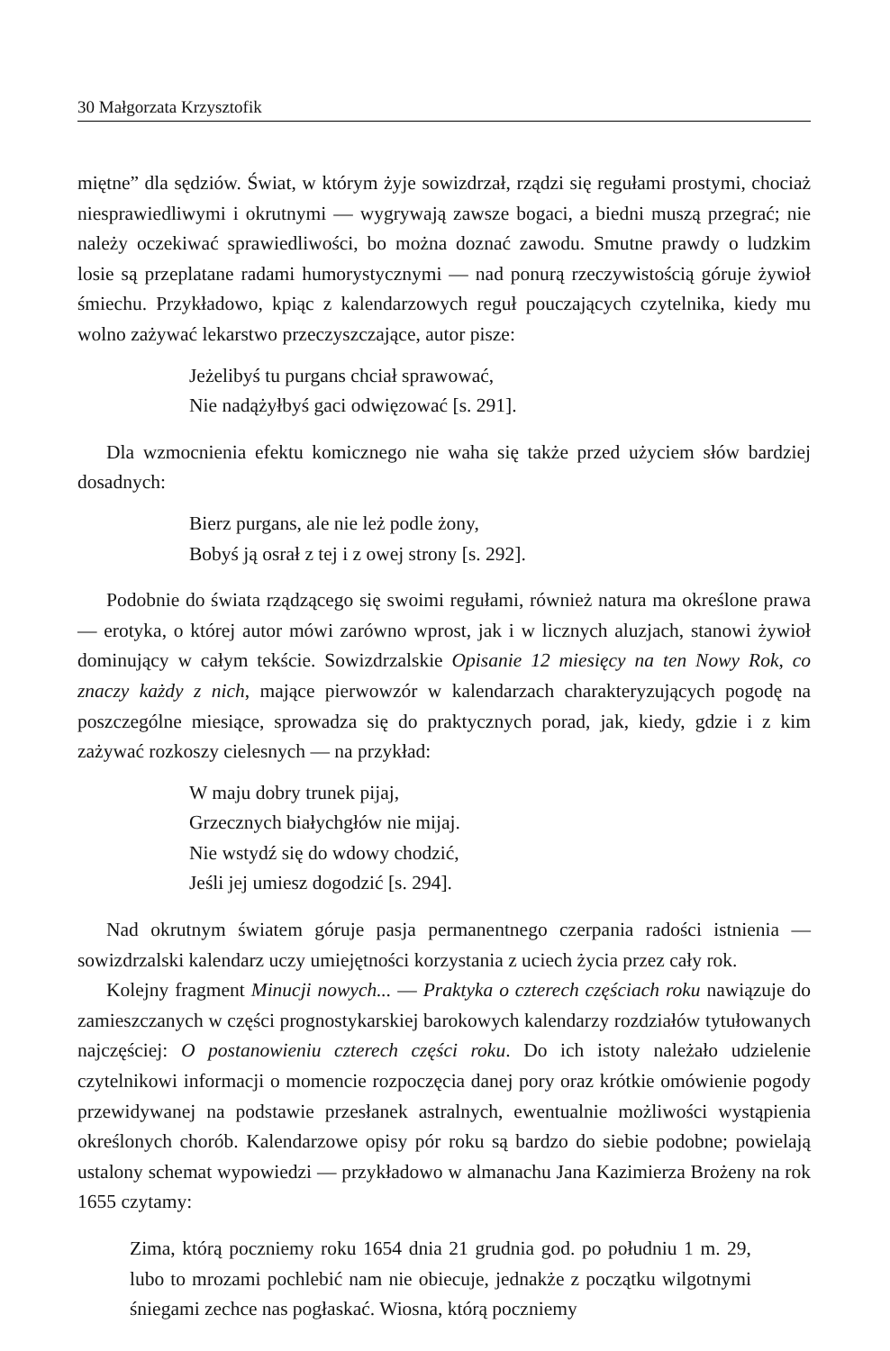30 Małgorzata Krzysztofik
miętne” dla sędziów. Świat, w którym żyje sowizdrzał, rządzi się regułami prostymi, chociaż niesprawiedliwymi i okrutnymi — wygrywają zawsze bogaci, a biedni muszą przegrać; nie należy oczekiwać sprawiedliwości, bo można doznać zawodu. Smutne prawdy o ludzkim losie są przeplatane radami humorystycznymi — nad ponurą rzeczywistością góruje żywioł śmiechu. Przykładowo, kpiąc z kalendarzowych reguł pouczających czytelnika, kiedy mu wolno zażywać lekarstwo przeczyszczające, autor pisze:
Jeżelibyś tu purgans chciał sprawować,
Nie nadążyłbyś gaci odwięzować [s. 291].
Dla wzmocnienia efektu komicznego nie waha się także przed użyciem słów bardziej dosadnych:
Bierz purgans, ale nie leż podle żony,
Bobyś ją osrał z tej i z owej strony [s. 292].
Podobnie do świata rządzącego się swoimi regułami, również natura ma określone prawa — erotyka, o której autor mówi zarówno wprost, jak i w licznych aluzjach, stanowi żywioł dominujący w całym tekście. Sowizdrzalskie Opisanie 12 miesięcy na ten Nowy Rok, co znaczy każdy z nich, mające pierwowzór w kalendarzach charakteryzujących pogodę na poszczególne miesiące, sprowadza się do praktycznych porad, jak, kiedy, gdzie i z kim zażywać rozkoszy cielesnych — na przykład:
W maju dobry trunek pijaj,
Grzecznych białychgłów nie mijaj.
Nie wstydź się do wdowy chodzić,
Jeśli jej umiesz dogodzić [s. 294].
Nad okrutnym światem góruje pasja permanentnego czerpania radości istnienia — sowizdrzalski kalendarz uczy umiejętności korzystania z uciech życia przez cały rok.
Kolejny fragment Minucji nowych... — Praktyka o czterech częściach roku nawiązuje do zamieszczanych w części prognostykarskiej barokowych kalendarzy rozdziałów tytułowanych najczęściej: O postanowieniu czterech części roku. Do ich istoty należało udzielenie czytelnikowi informacji o momencie rozpoczęcia danej pory oraz krótkie omówienie pogody przewidywanej na podstawie przesłanek astralnych, ewentualnie możliwości wystąpienia określonych chorób. Kalendarzowe opisy pór roku są bardzo do siebie podobne; powielają ustalony schemat wypowiedzi — przykładowo w almanachu Jana Kazimierza Brożeny na rok 1655 czytamy:
Zima, którą poczniemy roku 1654 dnia 21 grudnia god. po południu 1 m. 29, lubo to mrozami pochlebić nam nie obiecuje, jednakże z początku wilgotnymi śniegami zechce nas pogłaskać. Wiosna, którą poczniemy